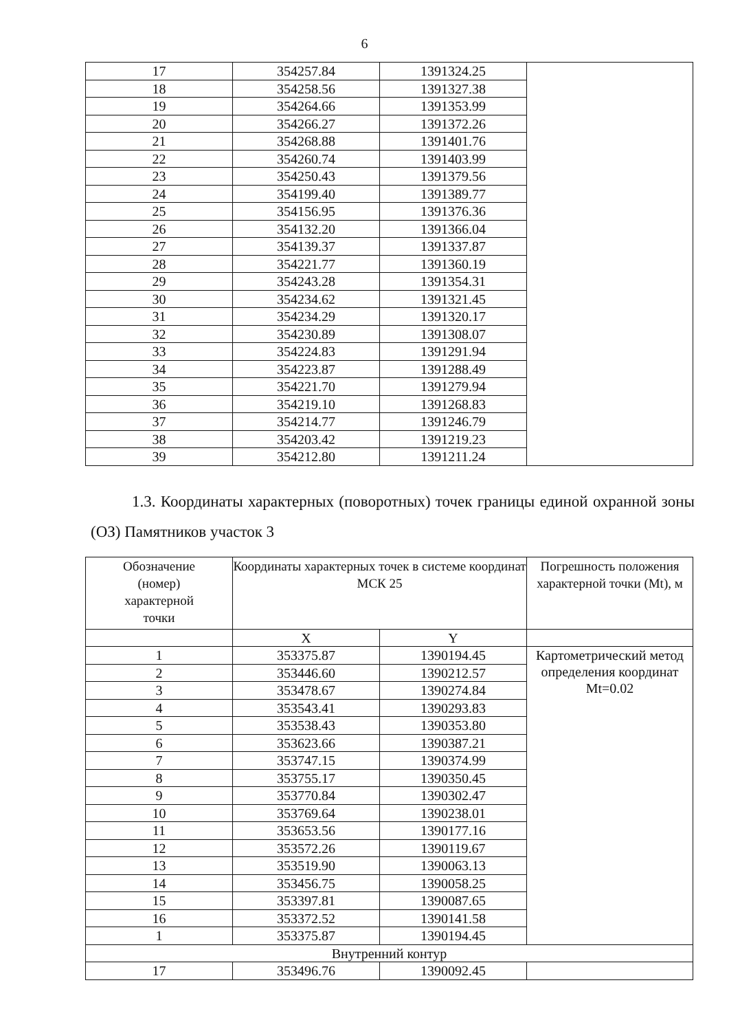6
| 17 | 354257.84 | 1391324.25 | |
| 18 | 354258.56 | 1391327.38 | |
| 19 | 354264.66 | 1391353.99 | |
| 20 | 354266.27 | 1391372.26 | |
| 21 | 354268.88 | 1391401.76 | |
| 22 | 354260.74 | 1391403.99 | |
| 23 | 354250.43 | 1391379.56 | |
| 24 | 354199.40 | 1391389.77 | |
| 25 | 354156.95 | 1391376.36 | |
| 26 | 354132.20 | 1391366.04 | |
| 27 | 354139.37 | 1391337.87 | |
| 28 | 354221.77 | 1391360.19 | |
| 29 | 354243.28 | 1391354.31 | |
| 30 | 354234.62 | 1391321.45 | |
| 31 | 354234.29 | 1391320.17 | |
| 32 | 354230.89 | 1391308.07 | |
| 33 | 354224.83 | 1391291.94 | |
| 34 | 354223.87 | 1391288.49 | |
| 35 | 354221.70 | 1391279.94 | |
| 36 | 354219.10 | 1391268.83 | |
| 37 | 354214.77 | 1391246.79 | |
| 38 | 354203.42 | 1391219.23 | |
| 39 | 354212.80 | 1391211.24 | |
1.3. Координаты характерных (поворотных) точек границы единой охранной зоны (ОЗ) Памятников участок 3
| Обозначение (номер) характерной точки | Координаты характерных точек в системе координат МСК 25 | | Погрешность положения характерной точки (Mt), м |
| --- | --- | --- | --- |
| | X | Y | |
| 1 | 353375.87 | 1390194.45 | Картометрический метод определения координат Mt=0.02 |
| 2 | 353446.60 | 1390212.57 | |
| 3 | 353478.67 | 1390274.84 | |
| 4 | 353543.41 | 1390293.83 | |
| 5 | 353538.43 | 1390353.80 | |
| 6 | 353623.66 | 1390387.21 | |
| 7 | 353747.15 | 1390374.99 | |
| 8 | 353755.17 | 1390350.45 | |
| 9 | 353770.84 | 1390302.47 | |
| 10 | 353769.64 | 1390238.01 | |
| 11 | 353653.56 | 1390177.16 | |
| 12 | 353572.26 | 1390119.67 | |
| 13 | 353519.90 | 1390063.13 | |
| 14 | 353456.75 | 1390058.25 | |
| 15 | 353397.81 | 1390087.65 | |
| 16 | 353372.52 | 1390141.58 | |
| 1 | 353375.87 | 1390194.45 | |
| Внутренний контур | | | |
| 17 | 353496.76 | 1390092.45 | |